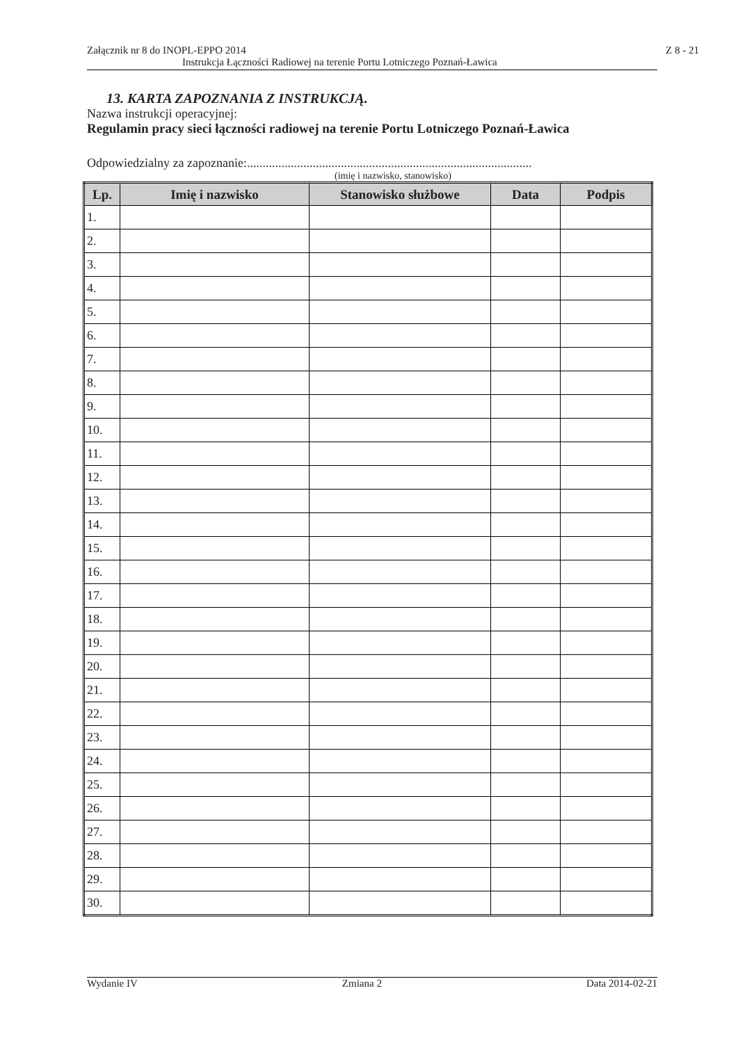Załącznik nr 8 do INOPL-EPPO 2014 Z 8 - 21
Instrukcja Łączności Radiowej na terenie Portu Lotniczego Poznań-Ławica
13. KARTA ZAPOZNANIA Z INSTRUKCJĄ.
Nazwa instrukcji operacyjnej:
Regulamin pracy sieci łączności radiowej na terenie Portu Lotniczego Poznań-Ławica
Odpowiedzialny za zapoznanie:...........................................................................................
(imię i nazwisko, stanowisko)
| Lp. | Imię i nazwisko | Stanowisko służbowe | Data | Podpis |
| --- | --- | --- | --- | --- |
| 1. | | | | |
| 2. | | | | |
| 3. | | | | |
| 4. | | | | |
| 5. | | | | |
| 6. | | | | |
| 7. | | | | |
| 8. | | | | |
| 9. | | | | |
| 10. | | | | |
| 11. | | | | |
| 12. | | | | |
| 13. | | | | |
| 14. | | | | |
| 15. | | | | |
| 16. | | | | |
| 17. | | | | |
| 18. | | | | |
| 19. | | | | |
| 20. | | | | |
| 21. | | | | |
| 22. | | | | |
| 23. | | | | |
| 24. | | | | |
| 25. | | | | |
| 26. | | | | |
| 27. | | | | |
| 28. | | | | |
| 29. | | | | |
| 30. | | | | |
Wydanie IV Zmiana 2 Data 2014-02-21